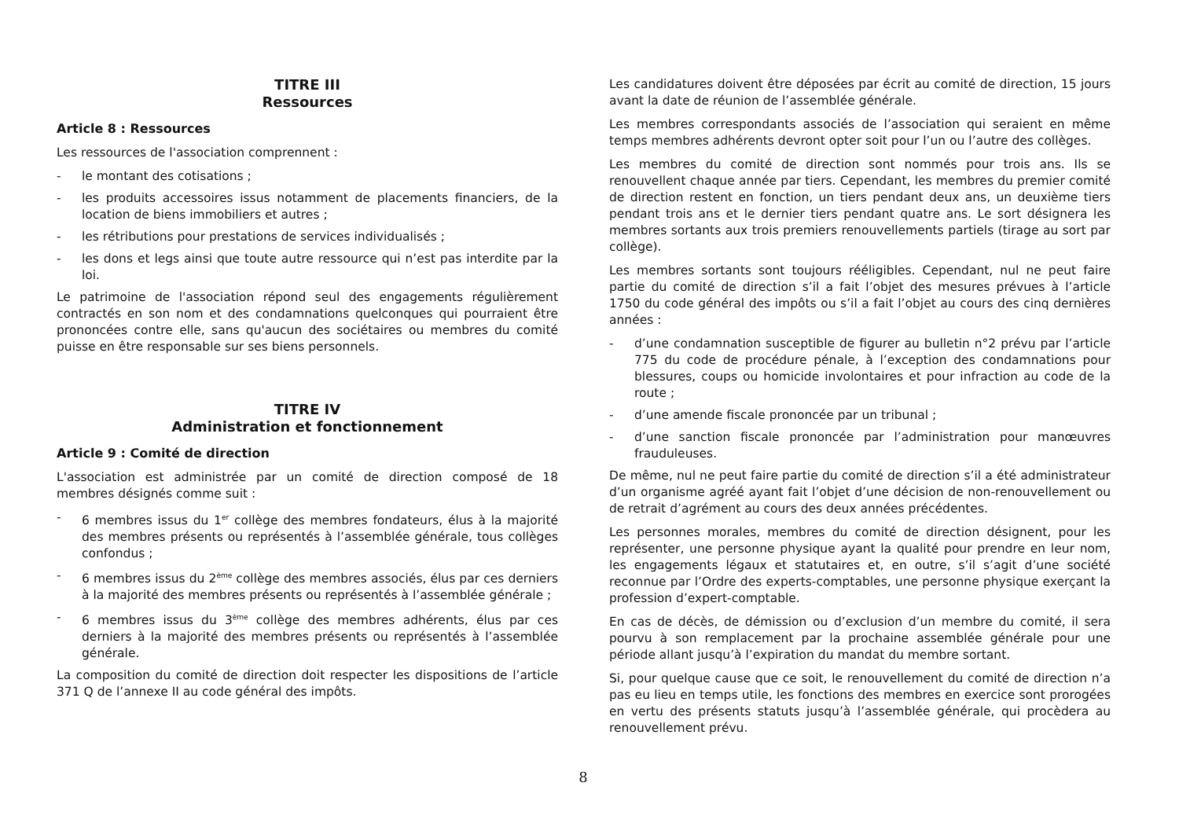TITRE III
Ressources
Article 8 : Ressources
Les ressources de l'association comprennent :
- le montant des cotisations ;
- les produits accessoires issus notamment de placements financiers, de la location de biens immobiliers et autres ;
- les rétributions pour prestations de services individualisés ;
- les dons et legs ainsi que toute autre ressource qui n’est pas interdite par la loi.
Le patrimoine de l'association répond seul des engagements régulièrement contractés en son nom et des condamnations quelconques qui pourraient être prononcées contre elle, sans qu'aucun des sociétaires ou membres du comité puisse en être responsable sur ses biens personnels.
TITRE IV
Administration et fonctionnement
Article 9 : Comité de direction
L'association est administrée par un comité de direction composé de 18 membres désignés comme suit :
- 6 membres issus du 1<sup>er</sup> collège des membres fondateurs, élus à la majorité des membres présents ou représentés à l’assemblée générale, tous collèges confondus ;
- 6 membres issus du 2<sup>ème</sup> collège des membres associés, élus par ces derniers à la majorité des membres présents ou représentés à l’assemblée générale ;
- 6 membres issus du 3<sup>ème</sup> collège des membres adhérents, élus par ces derniers à la majorité des membres présents ou représentés à l’assemblée générale.
La composition du comité de direction doit respecter les dispositions de l’article 371 Q de l’annexe II au code général des impôts.
Les candidatures doivent être déposées par écrit au comité de direction, 15 jours avant la date de réunion de l’assemblée générale.
Les membres correspondants associés de l’association qui seraient en même temps membres adhérents devront opter soit pour l’un ou l’autre des collèges.
Les membres du comité de direction sont nommés pour trois ans. Ils se renouvellent chaque année par tiers. Cependant, les membres du premier comité de direction restent en fonction, un tiers pendant deux ans, un deuxième tiers pendant trois ans et le dernier tiers pendant quatre ans. Le sort désignera les membres sortants aux trois premiers renouvellements partiels (tirage au sort par collège).
Les membres sortants sont toujours rééligibles. Cependant, nul ne peut faire partie du comité de direction s’il a fait l’objet des mesures prévues à l’article 1750 du code général des impôts ou s’il a fait l’objet au cours des cinq dernières années :
- d’une condamnation susceptible de figurer au bulletin n°2 prévu par l’article 775 du code de procédure pénale, à l’exception des condamnations pour blessures, coups ou homicide involontaires et pour infraction au code de la route ;
- d’une amende fiscale prononcée par un tribunal ;
- d’une sanction fiscale prononcée par l’administration pour manœuvres frauduleuses.
De même, nul ne peut faire partie du comité de direction s’il a été administrateur d’un organisme agréé ayant fait l’objet d’une décision de non-renouvellement ou de retrait d’agrément au cours des deux années précédentes.
Les personnes morales, membres du comité de direction désignent, pour les représenter, une personne physique ayant la qualité pour prendre en leur nom, les engagements légaux et statutaires et, en outre, s’il s’agit d’une société reconnue par l’Ordre des experts-comptables, une personne physique exerçant la profession d’expert-comptable.
En cas de décès, de démission ou d’exclusion d’un membre du comité, il sera pourvu à son remplacement par la prochaine assemblée générale pour une période allant jusqu’à l’expiration du mandat du membre sortant.
Si, pour quelque cause que ce soit, le renouvellement du comité de direction n’a pas eu lieu en temps utile, les fonctions des membres en exercice sont prorogées en vertu des présents statuts jusqu’à l’assemblée générale, qui procèdera au renouvellement prévu.
8